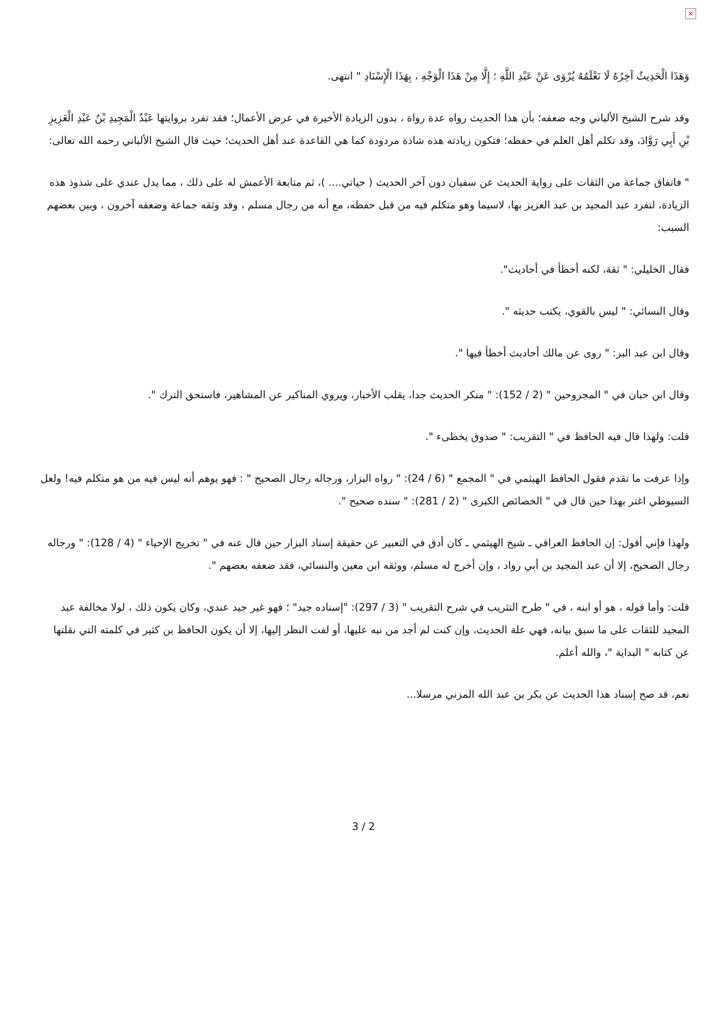×
وَهَذَا الْحَدِيثُ آخِرُهُ لَا نَعْلَمُهُ يُرْوَى عَنْ عَبْدِ اللَّهِ ؛ إِلَّا مِنْ هَذَا الْوَجْهِ ، بِهَذَا الْإِسْنَادِ " انتهى.
وقد شرح الشيخ الألباني وجه ضعفه؛ بأن هذا الحديث رواه عدة رواة ، بدون الزيادة الأخيرة في عرض الأعمال؛ فقد تفرد بروايتها عَبْدُ الْمَجِيدِ بْنُ عَبْدِ الْعَزِيزِ بْنِ أَبِي رَوَّادَ، وقد تكلم أهل العلم في حفظه؛ فتكون زيادته هذه شاذة مردودة كما هي القاعدة عند أهل الحديث؛ حيث قال الشيخ الألباني رحمه الله تعالى:
" فاتفاق جماعة من الثقات على رواية الحديث عن سفيان دون آخر الحديث ( حياتي.... )، ثم متابعة الأعمش له على ذلك ، مما يدل عندي على شذوذ هذه الزيادة، لتفرد عبد المجيد بن عبد العزيز بها، لاسيما وهو متكلم فيه من قبل حفظه، مع أنه من رجال مسلم ، وقد وثقه جماعة وضعفه آخرون ، وبين بعضهم السبب:
فقال الخليلي: " ثقة، لكنه أخطأ في أحاديث".
وقال النسائي: " ليس بالقوي، يكتب حديثه ".
وقال ابن عبد البر: " روى عن مالك أحاديث أخطأ فيها ".
وقال ابن حبان في " المجروحين " (2 / 152): " منكر الحديث جدا، يقلب الأخبار، ويروي المناكير عن المشاهير، فاستحق الترك ".
قلت: ولهذا قال فيه الحافظ في " التقريب: " صدوق يخطىء ".
وإذا عرفت ما تقدم فقول الحافظ الهيثمي في " المجمع " (6 / 24): " رواه البزار، ورجاله رجال الصحيح " : فهو يوهم أنه ليس فيه من هو متكلم فيه! ولعل السيوطي اغتر بهذا حين قال في " الخصائص الكبرى " (2 / 281): " سنده صحيح ".
ولهذا فإني أقول: إن الحافظ العراقي ـ شيخ الهيثمي ـ كان أدق في التعبير عن حقيقة إسناد البزار حين قال عنه في " تخريج الإحياء " (4 / 128): " ورجاله رجال الصحيح، إلا أن عبد المجيد بن أبي رواد ، وإن أخرج له مسلم، ووثقه ابن معين والنسائي، فقد ضعفه بعضهم ".
قلت: وأما قوله ، هو أو ابنه ، في " طرح التثريب في شرح التقريب " (3 / 297): "إسناده جيد" ؛ فهو غير جيد عندي، وكان يكون ذلك ، لولا مخالفة عبد المجيد للثقات على ما سبق بيانه، فهي علة الحديث، وإن كنت لم أجد من نبه عليها، أو لفت النظر إليها، إلا أن يكون الحافظ بن كثير في كلمته التي نقلتها عن كتابه " البداية "، والله أعلم.
نعم، قد صح إسناد هذا الحديث عن بكر بن عبد الله المزني مرسلا...
3 / 2